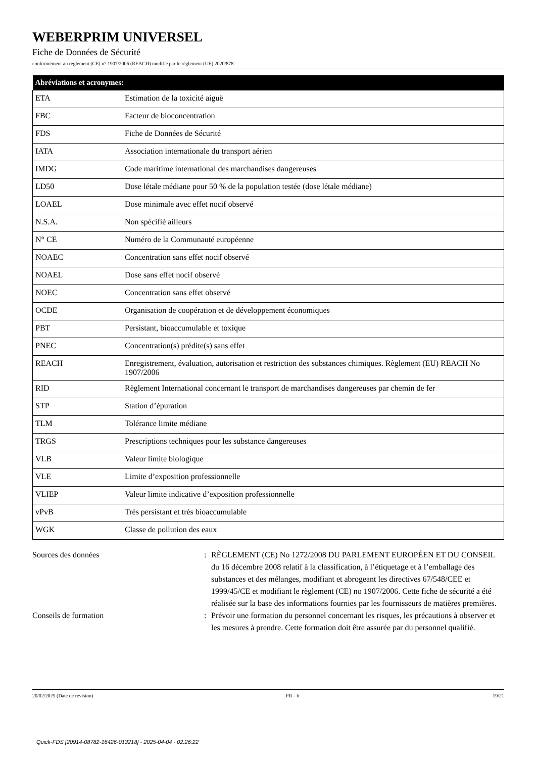WEBERPRIM UNIVERSEL
Fiche de Données de Sécurité
conformément au règlement (CE) n° 1907/2006 (REACH) modifié par le règlement (UE) 2020/878
| Abréviations et acronymes: | |
| --- | --- |
| ETA | Estimation de la toxicité aiguë |
| FBC | Facteur de bioconcentration |
| FDS | Fiche de Données de Sécurité |
| IATA | Association internationale du transport aérien |
| IMDG | Code maritime international des marchandises dangereuses |
| LD50 | Dose létale médiane pour 50 % de la population testée (dose létale médiane) |
| LOAEL | Dose minimale avec effet nocif observé |
| N.S.A. | Non spécifié ailleurs |
| N° CE | Numéro de la Communauté européenne |
| NOAEC | Concentration sans effet nocif observé |
| NOAEL | Dose sans effet nocif observé |
| NOEC | Concentration sans effet observé |
| OCDE | Organisation de coopération et de développement économiques |
| PBT | Persistant, bioaccumulable et toxique |
| PNEC | Concentration(s) prédite(s) sans effet |
| REACH | Enregistrement, évaluation, autorisation et restriction des substances chimiques. Règlement (EU) REACH No 1907/2006 |
| RID | Règlement International concernant le transport de marchandises dangereuses par chemin de fer |
| STP | Station d’épuration |
| TLM | Tolérance limite médiane |
| TRGS | Prescriptions techniques pour les substance dangereuses |
| VLB | Valeur limite biologique |
| VLE | Limite d’exposition professionnelle |
| VLIEP | Valeur limite indicative d’exposition professionnelle |
| vPvB | Très persistant et très bioaccumulable |
| WGK | Classe de pollution des eaux |
Sources des données : RÈGLEMENT (CE) No 1272/2008 DU PARLEMENT EUROPÉEN ET DU CONSEIL du 16 décembre 2008 relatif à la classification, à l’étiquetage et à l’emballage des substances et des mélanges, modifiant et abrogeant les directives 67/548/CEE et 1999/45/CE et modifiant le règlement (CE) no 1907/2006. Cette fiche de sécurité a été réalisée sur la base des informations fournies par les fournisseurs de matières premières.
Conseils de formation : Prévoir une formation du personnel concernant les risques, les précautions à observer et les mesures à prendre. Cette formation doit être assurée par du personnel qualifié.
20/02/2025 (Date de révision) FR - fr 19/21
Quick-FDS [20914-08782-16426-013218] - 2025-04-04 - 02:26:22